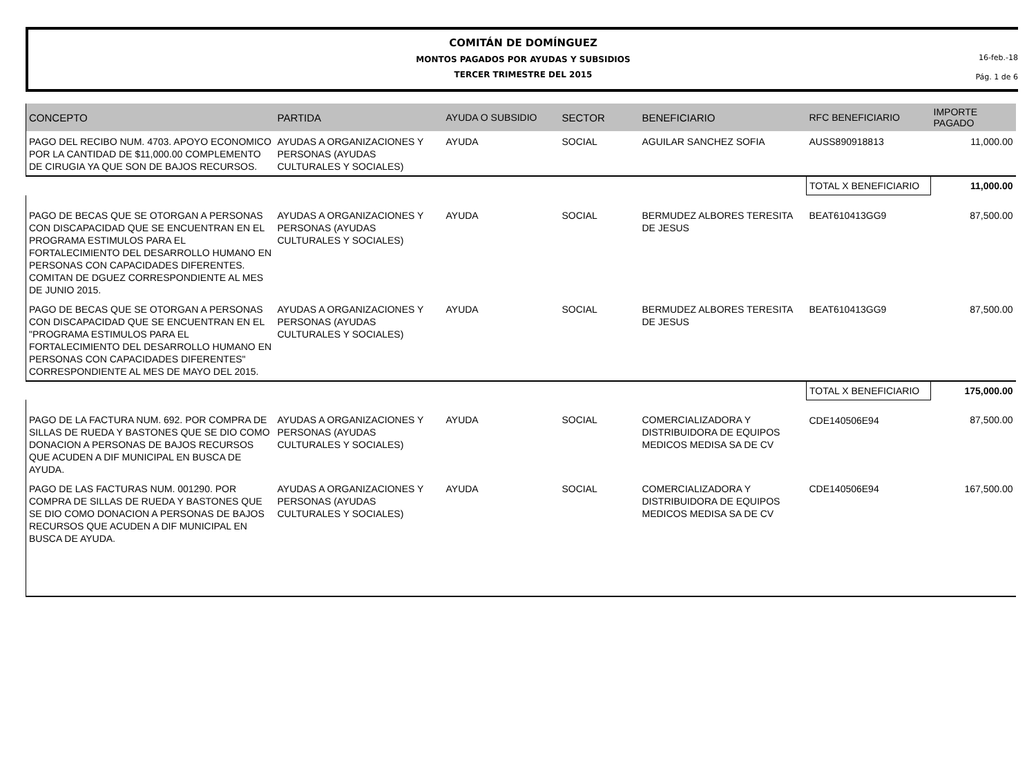COMITÁN DE DOMÍNGUEZ
MONTOS PAGADOS POR AYUDAS Y SUBSIDIOS
TERCER TRIMESTRE DEL 2015
16-feb.-18
Pág. 1 de 6
| CONCEPTO | PARTIDA | AYUDA O SUBSIDIO | SECTOR | BENEFICIARIO | RFC BENEFICIARIO | IMPORTE PAGADO |
| --- | --- | --- | --- | --- | --- | --- |
| PAGO DEL RECIBO NUM. 4703. APOYO ECONOMICO POR LA CANTIDAD DE $11,000.00 COMPLEMENTO DE CIRUGIA YA QUE SON DE BAJOS RECURSOS. | AYUDAS A ORGANIZACIONES Y PERSONAS (AYUDAS CULTURALES Y SOCIALES) | AYUDA | SOCIAL | AGUILAR SANCHEZ SOFIA | AUSS890918813 | 11,000.00 |
| | | | | | TOTAL X BENEFICIARIO | 11,000.00 |
| PAGO DE BECAS QUE SE OTORGAN A PERSONAS CON DISCAPACIDAD QUE SE ENCUENTRAN EN EL PROGRAMA ESTIMULOS PARA EL FORTALECIMIENTO DEL DESARROLLO HUMANO EN PERSONAS CON CAPACIDADES DIFERENTES. COMITAN DE DGUEZ CORRESPONDIENTE AL MES DE JUNIO 2015. | AYUDAS A ORGANIZACIONES Y PERSONAS (AYUDAS CULTURALES Y SOCIALES) | AYUDA | SOCIAL | BERMUDEZ ALBORES TERESITA DE JESUS | BEAT610413GG9 | 87,500.00 |
| PAGO DE BECAS QUE SE OTORGAN A PERSONAS CON DISCAPACIDAD QUE SE ENCUENTRAN EN EL "PROGRAMA ESTIMULOS PARA EL FORTALECIMIENTO DEL DESARROLLO HUMANO EN PERSONAS CON CAPACIDADES DIFERENTES" CORRESPONDIENTE AL MES DE MAYO DEL 2015. | AYUDAS A ORGANIZACIONES Y PERSONAS (AYUDAS CULTURALES Y SOCIALES) | AYUDA | SOCIAL | BERMUDEZ ALBORES TERESITA DE JESUS | BEAT610413GG9 | 87,500.00 |
| | | | | | TOTAL X BENEFICIARIO | 175,000.00 |
| PAGO DE LA FACTURA NUM. 692. POR COMPRA DE SILLAS DE RUEDA Y BASTONES QUE SE DIO COMO DONACION A PERSONAS DE BAJOS RECURSOS QUE ACUDEN A DIF MUNICIPAL EN BUSCA DE AYUDA. | AYUDAS A ORGANIZACIONES Y PERSONAS (AYUDAS CULTURALES Y SOCIALES) | AYUDA | SOCIAL | COMERCIALIZADORA Y DISTRIBUIDORA DE EQUIPOS MEDICOS MEDISA SA DE CV | CDE140506E94 | 87,500.00 |
| PAGO DE LAS FACTURAS NUM. 001290. POR COMPRA DE SILLAS DE RUEDA Y BASTONES QUE SE DIO COMO DONACION A PERSONAS DE BAJOS RECURSOS QUE ACUDEN A DIF MUNICIPAL EN BUSCA DE AYUDA. | AYUDAS A ORGANIZACIONES Y PERSONAS (AYUDAS CULTURALES Y SOCIALES) | AYUDA | SOCIAL | COMERCIALIZADORA Y DISTRIBUIDORA DE EQUIPOS MEDICOS MEDISA SA DE CV | CDE140506E94 | 167,500.00 |